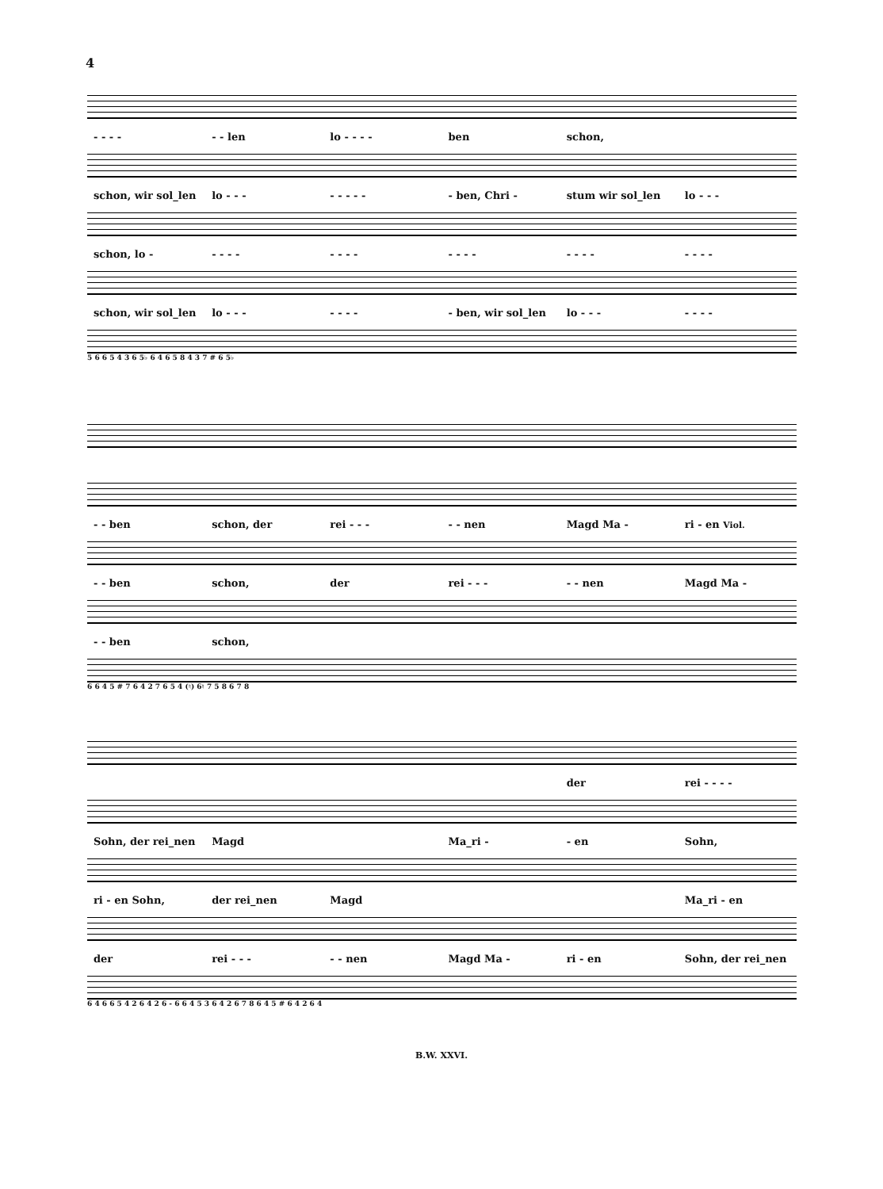4
- - - - - - len lo - - - - ben schon,
schon, wir sol_len lo - - - - - - - - - ben, Chri - stum wir sol_len lo - - -
schon, lo - - - - - - - - - - - - - - - - - - - - -
schon, wir sol_len lo - - - - - - - - ben, wir sol_len lo - - - - - - -
5 6 6 5 4 3 6 5♭ 6 4 6 5 8 4 3 7 # 6 5♭
- - ben schon, der rei - - - - - nen Magd Ma - ri - en Viol.
- - ben schon, der rei - - - - - nen Magd Ma -
- - ben schon,
6 6 4 5 # 7 6 4 2 7 6 5 4 (♮) 6♮ 7 5 8 6 7 8
der rei - - - -
Sohn, der rei_nen Magd Ma_ri - - en Sohn,
ri - en Sohn, der rei_nen Magd Ma_ri - en
der rei - - - - - nen Magd Ma - ri - en Sohn, der rei_nen
6 4 6 6 5 4 2 6 4 2 6 - 6 6 4 5 3 6 4 2 6 7 8 6 4 5 # 6 4 2 6 4
B.W. XXVI.